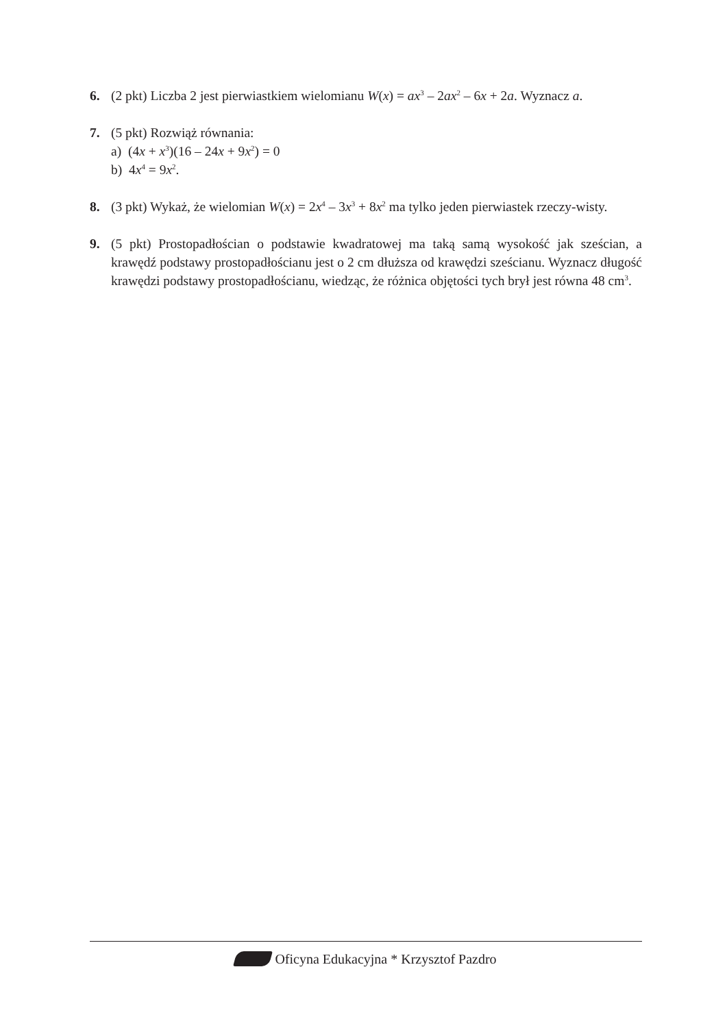6. (2 pkt) Liczba 2 jest pierwiastkiem wielomianu W(x) = ax<sup>3</sup> – 2ax<sup>2</sup> – 6x + 2a. Wyznacz a.
7. (5 pkt) Rozwiąż równania:
a) (4x + x<sup>3</sup>)(16 – 24x + 9x<sup>2</sup>) = 0
b) 4x<sup>4</sup> = 9x<sup>2</sup>.
8. (3 pkt) Wykaż, że wielomian W(x) = 2x<sup>4</sup> – 3x<sup>3</sup> + 8x<sup>2</sup> ma tylko jeden pierwiastek rzeczy-wisty.
9. (5 pkt) Prostopadłościan o podstawie kwadratowej ma taką samą wysokość jak sześcian, a krawędź podstawy prostopadłościanu jest o 2 cm dłuższa od krawędzi sześcianu. Wyznacz długość krawędzi podstawy prostopadłościanu, wiedząc, że różnica objętości tych brył jest równa 48 cm<sup>3</sup>.
Oficyna Edukacyjna * Krzysztof Pazdro